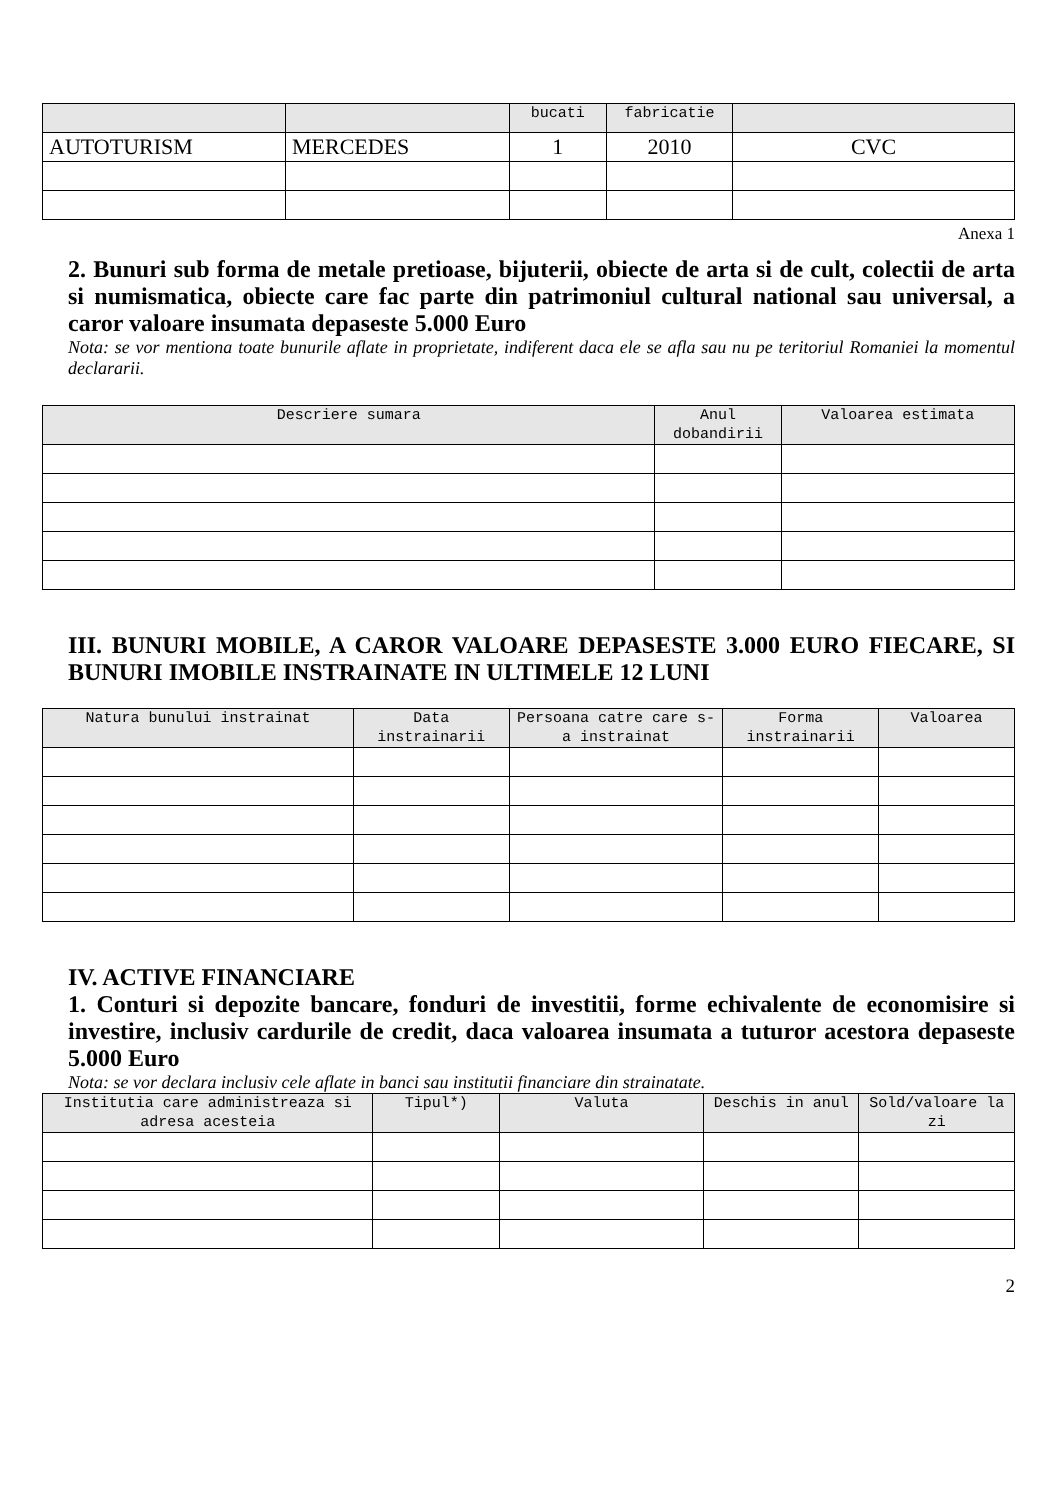| | | bucati | fabricatie | |
| --- | --- | --- | --- | --- |
| AUTOTURISM | MERCEDES | 1 | 2010 | CVC |
Anexa 1
2. Bunuri sub forma de metale pretioase, bijuterii, obiecte de arta si de cult, colectii de arta si numismatica, obiecte care fac parte din patrimoniul cultural national sau universal, a caror valoare insumata depaseste 5.000 Euro
Nota: se vor mentiona toate bunurile aflate in proprietate, indiferent daca ele se afla sau nu pe teritoriul Romaniei la momentul declararii.
| Descriere sumara | Anul dobandirii | Valoarea estimata |
| --- | --- | --- |
III. BUNURI MOBILE, A CAROR VALOARE DEPASESTE 3.000 EURO FIECARE, SI BUNURI IMOBILE INSTRAINATE IN ULTIMELE 12 LUNI
| Natura bunului instrainat | Data instrainarii | Persoana catre care s-a instrainat | Forma instrainarii | Valoarea |
| --- | --- | --- | --- | --- |
IV. ACTIVE FINANCIARE
1. Conturi si depozite bancare, fonduri de investitii, forme echivalente de economisire si investire, inclusiv cardurile de credit, daca valoarea insumata a tuturor acestora depaseste 5.000 Euro
Nota: se vor declara inclusiv cele aflate in banci sau institutii financiare din strainatate.
| Institutia care administreaza si adresa acesteia | Tipul*) | Valuta | Deschis in anul | Sold/valoare la zi |
| --- | --- | --- | --- | --- |
2